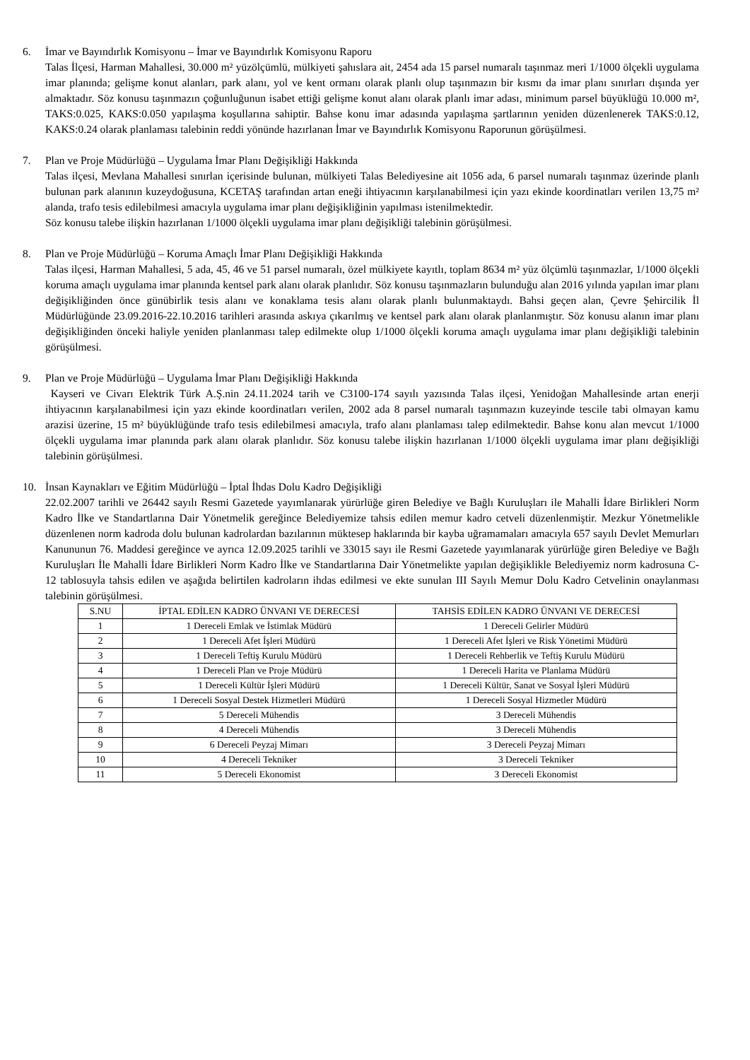6. İmar ve Bayındırlık Komisyonu – İmar ve Bayındırlık Komisyonu Raporu
Talas İlçesi, Harman Mahallesi, 30.000 m² yüzölçümlü, mülkiyeti şahıslara ait, 2454 ada 15 parsel numaralı taşınmaz meri 1/1000 ölçekli uygulama imar planında; gelişme konut alanları, park alanı, yol ve kent ormanı olarak planlı olup taşınmazın bir kısmı da imar planı sınırları dışında yer almaktadır. Söz konusu taşınmazın çoğunluğunun isabet ettiği gelişme konut alanı olarak planlı imar adası, minimum parsel büyüklüğü 10.000 m², TAKS:0.025, KAKS:0.050 yapılaşma koşullarına sahiptir. Bahse konu imar adasında yapılaşma şartlarının yeniden düzenlenerek TAKS:0.12, KAKS:0.24 olarak planlaması talebinin reddi yönünde hazırlanan İmar ve Bayındırlık Komisyonu Raporunun görüşülmesi.
7. Plan ve Proje Müdürlüğü – Uygulama İmar Planı Değişikliği Hakkında
Talas ilçesi, Mevlana Mahallesi sınırlan içerisinde bulunan, mülkiyeti Talas Belediyesine ait 1056 ada, 6 parsel numaralı taşınmaz üzerinde planlı bulunan park alanının kuzeydoğusuna, KCETAŞ tarafından artan eneği ihtiyacının karşılanabilmesi için yazı ekinde koordinatları verilen 13,75 m² alanda, trafo tesis edilebilmesi amacıyla uygulama imar planı değişikliğinin yapılması istenilmektedir.
Söz konusu talebe ilişkin hazırlanan 1/1000 ölçekli uygulama imar planı değişikliği talebinin görüşülmesi.
8. Plan ve Proje Müdürlüğü – Koruma Amaçlı İmar Planı Değişikliği Hakkında
Talas ilçesi, Harman Mahallesi, 5 ada, 45, 46 ve 51 parsel numaralı, özel mülkiyete kayıtlı, toplam 8634 m² yüz ölçümlü taşınmazlar, 1/1000 ölçekli koruma amaçlı uygulama imar planında kentsel park alanı olarak planlıdır. Söz konusu taşınmazların bulunduğu alan 2016 yılında yapılan imar planı değişikliğinden önce günübirlik tesis alanı ve konaklama tesis alanı olarak planlı bulunmaktaydı. Bahsi geçen alan, Çevre Şehircilik İl Müdürlüğünde 23.09.2016-22.10.2016 tarihleri arasında askıya çıkarılmış ve kentsel park alanı olarak planlanmıştır. Söz konusu alanın imar planı değişikliğinden önceki haliyle yeniden planlanması talep edilmekte olup 1/1000 ölçekli koruma amaçlı uygulama imar planı değişikliği talebinin görüşülmesi.
9. Plan ve Proje Müdürlüğü – Uygulama İmar Planı Değişikliği Hakkında
Kayseri ve Civarı Elektrik Türk A.Ş.nin 24.11.2024 tarih ve C3100-174 sayılı yazısında Talas ilçesi, Yenidoğan Mahallesinde artan enerji ihtiyacının karşılanabilmesi için yazı ekinde koordinatları verilen, 2002 ada 8 parsel numaralı taşınmazın kuzeyinde tescile tabi olmayan kamu arazisi üzerine, 15 m² büyüklüğünde trafo tesis edilebilmesi amacıyla, trafo alanı planlaması talep edilmektedir. Bahse konu alan mevcut 1/1000 ölçekli uygulama imar planında park alanı olarak planlıdır. Söz konusu talebe ilişkin hazırlanan 1/1000 ölçekli uygulama imar planı değişikliği talebinin görüşülmesi.
10. İnsan Kaynakları ve Eğitim Müdürlüğü – İptal İhdas Dolu Kadro Değişikliği
22.02.2007 tarihli ve 26442 sayılı Resmi Gazetede yayımlanarak yürürlüğe giren Belediye ve Bağlı Kuruluşları ile Mahalli İdare Birlikleri Norm Kadro İlke ve Standartlarına Dair Yönetmelik gereğince Belediyemize tahsis edilen memur kadro cetveli düzenlenmiştir. Mezkur Yönetmelikle düzenlenen norm kadroda dolu bulunan kadrolardan bazılarının müktesep haklarında bir kayba uğramamaları amacıyla 657 sayılı Devlet Memurları Kanununun 76. Maddesi gereğince ve ayrıca 12.09.2025 tarihli ve 33015 sayı ile Resmi Gazetede yayımlanarak yürürlüğe giren Belediye ve Bağlı Kuruluşları İle Mahalli İdare Birlikleri Norm Kadro İlke ve Standartlarına Dair Yönetmelikte yapılan değişiklikle Belediyemiz norm kadrosuna C-12 tablosuyla tahsis edilen ve aşağıda belirtilen kadroların ihdas edilmesi ve ekte sunulan III Sayılı Memur Dolu Kadro Cetvelinin onaylanması talebinin görüşülmesi.
| S.NU | İPTAL EDİLEN KADRO ÜNVANI VE DERECESİ | TAHSİS EDİLEN KADRO ÜNVANI VE DERECESİ |
| --- | --- | --- |
| 1 | 1 Dereceli Emlak ve İstimlak Müdürü | 1 Dereceli Gelirler Müdürü |
| 2 | 1 Dereceli Afet İşleri Müdürü | 1 Dereceli Afet İşleri ve Risk Yönetimi Müdürü |
| 3 | 1 Dereceli Teftiş Kurulu Müdürü | 1 Dereceli Rehberlik ve Teftiş Kurulu Müdürü |
| 4 | 1 Dereceli Plan ve Proje Müdürü | 1 Dereceli Harita ve Planlama Müdürü |
| 5 | 1 Dereceli Kültür İşleri Müdürü | 1 Dereceli Kültür, Sanat ve Sosyal İşleri Müdürü |
| 6 | 1 Dereceli Sosyal Destek Hizmetleri Müdürü | 1 Dereceli Sosyal Hizmetler Müdürü |
| 7 | 5 Dereceli Mühendis | 3 Dereceli Mühendis |
| 8 | 4 Dereceli Mühendis | 3 Dereceli Mühendis |
| 9 | 6 Dereceli Peyzaj Mimarı | 3 Dereceli Peyzaj Mimarı |
| 10 | 4 Dereceli Tekniker | 3 Dereceli Tekniker |
| 11 | 5 Dereceli Ekonomist | 3 Dereceli Ekonomist |